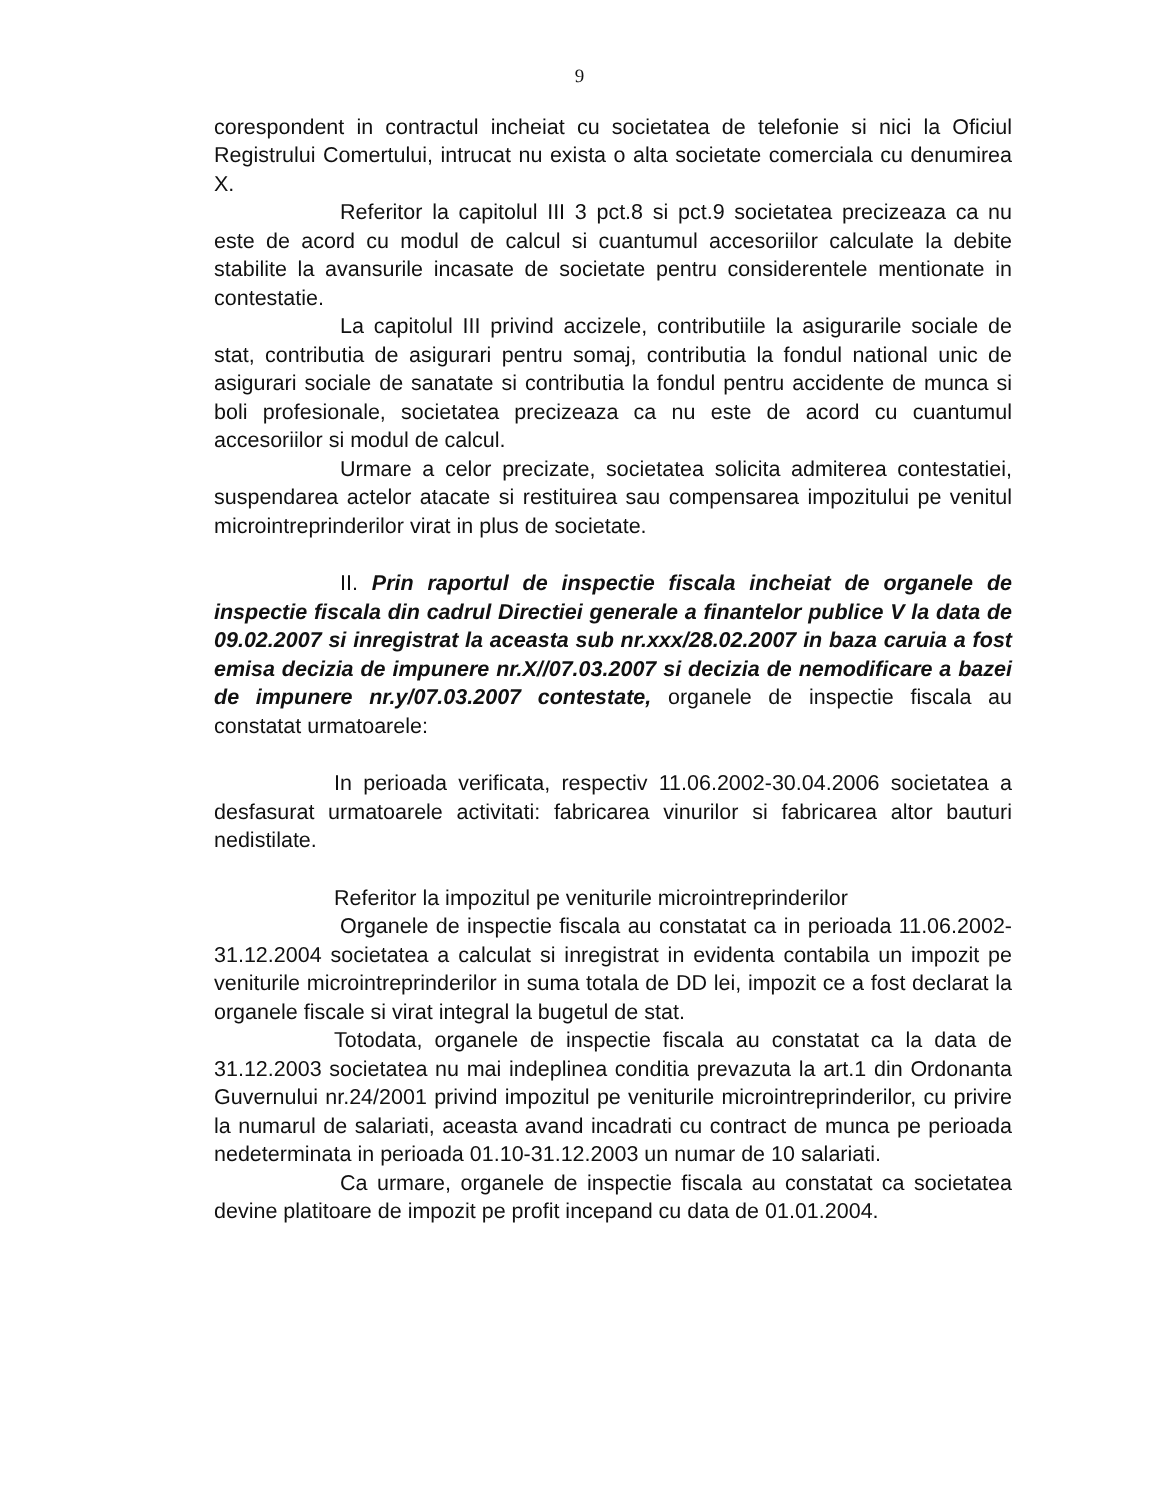9
corespondent in contractul incheiat cu societatea de telefonie si nici la Oficiul Registrului Comertului, intrucat nu exista o alta societate comerciala cu denumirea X.
Referitor la capitolul III 3 pct.8 si pct.9 societatea precizeaza ca nu este de acord cu modul de calcul si cuantumul accesoriilor calculate la debite stabilite la avansurile incasate de societate pentru considerentele mentionate in contestatie.
La capitolul III privind accizele, contributiile la asigurarile sociale de stat, contributia de asigurari pentru somaj, contributia la fondul national unic de asigurari sociale de sanatate si contributia la fondul pentru accidente de munca si boli profesionale, societatea precizeaza ca nu este de acord cu cuantumul accesoriilor si modul de calcul.
Urmare a celor precizate, societatea solicita admiterea contestatiei, suspendarea actelor atacate si restituirea sau compensarea impozitului pe venitul microintreprinderilor virat in plus de societate.
II. Prin raportul de inspectie fiscala incheiat de organele de inspectie fiscala din cadrul Directiei generale a finantelor publice V la data de 09.02.2007 si inregistrat la aceasta sub nr.xxx/28.02.2007 in baza caruia a fost emisa decizia de impunere nr.X//07.03.2007 si decizia de nemodificare a bazei de impunere nr.y/07.03.2007 contestate, organele de inspectie fiscala au constatat urmatoarele:
In perioada verificata, respectiv 11.06.2002-30.04.2006 societatea a desfasurat urmatoarele activitati: fabricarea vinurilor si fabricarea altor bauturi nedistilate.
Referitor la impozitul pe veniturile microintreprinderilor
Organele de inspectie fiscala au constatat ca in perioada 11.06.2002-31.12.2004 societatea a calculat si inregistrat in evidenta contabila un impozit pe veniturile microintreprinderilor in suma totala de DD lei, impozit ce a fost declarat la organele fiscale si virat integral la bugetul de stat.
Totodata, organele de inspectie fiscala au constatat ca la data de 31.12.2003 societatea nu mai indeplinea conditia prevazuta la art.1 din Ordonanta Guvernului nr.24/2001 privind impozitul pe veniturile microintreprinderilor, cu privire la numarul de salariati, aceasta avand incadrati cu contract de munca pe perioada nedeterminata in perioada 01.10-31.12.2003 un numar de 10 salariati.
Ca urmare, organele de inspectie fiscala au constatat ca societatea devine platitoare de impozit pe profit incepand cu data de 01.01.2004.